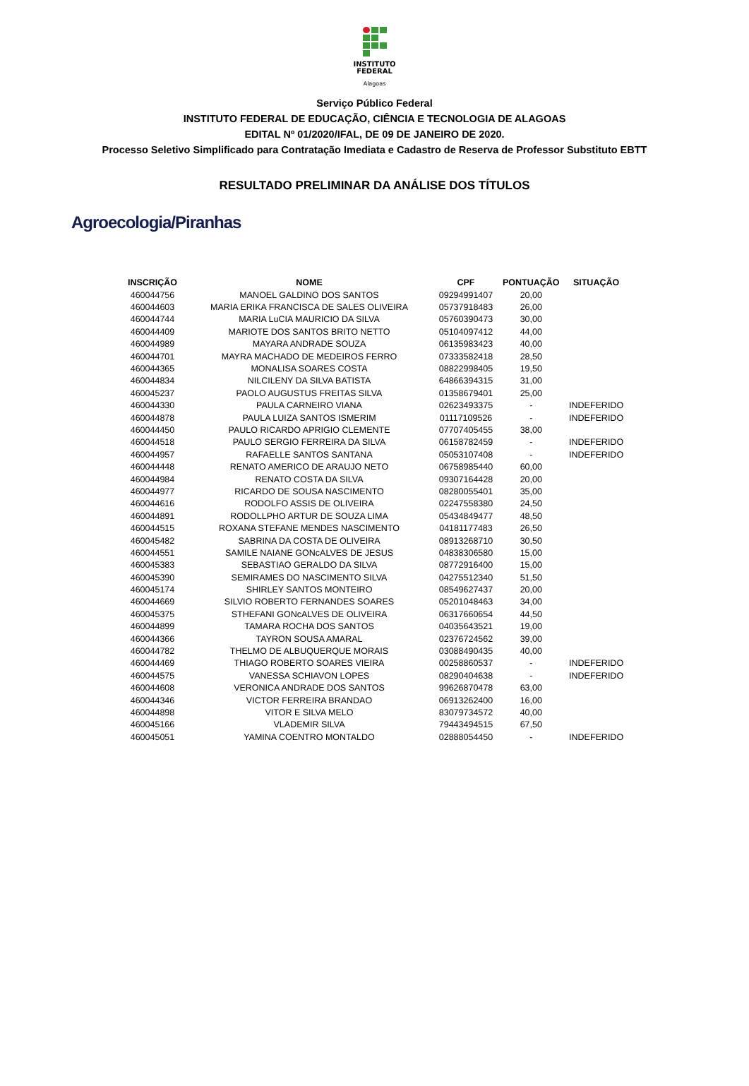INSTITUTO
FEDERAL
Alagoas
Serviço Público Federal
INSTITUTO FEDERAL DE EDUCAÇÃO, CIÊNCIA E TECNOLOGIA DE ALAGOAS
EDITAL Nº 01/2020/IFAL, DE 09 DE JANEIRO DE 2020.
Processo Seletivo Simplificado para Contratação Imediata e Cadastro de Reserva de Professor Substituto EBTT
RESULTADO PRELIMINAR DA ANÁLISE DOS TÍTULOS
Agroecologia/Piranhas
| INSCRIÇÃO | NOME | CPF | PONTUAÇÃO | SITUAÇÃO |
| --- | --- | --- | --- | --- |
| 460044756 | MANOEL GALDINO DOS SANTOS | 09294991407 | 20,00 | |
| 460044603 | MARIA ERIKA FRANCISCA DE SALES OLIVEIRA | 05737918483 | 26,00 | |
| 460044744 | MARIA LuCIA MAURICIO DA SILVA | 05760390473 | 30,00 | |
| 460044409 | MARIOTE DOS SANTOS BRITO NETTO | 05104097412 | 44,00 | |
| 460044989 | MAYARA ANDRADE SOUZA | 06135983423 | 40,00 | |
| 460044701 | MAYRA MACHADO DE MEDEIROS FERRO | 07333582418 | 28,50 | |
| 460044365 | MONALISA SOARES COSTA | 08822998405 | 19,50 | |
| 460044834 | NILCILENY DA SILVA BATISTA | 64866394315 | 31,00 | |
| 460045237 | PAOLO AUGUSTUS FREITAS SILVA | 01358679401 | 25,00 | |
| 460044330 | PAULA CARNEIRO VIANA | 02623493375 | - | INDEFERIDO |
| 460044878 | PAULA LUIZA SANTOS ISMERIM | 01117109526 | - | INDEFERIDO |
| 460044450 | PAULO RICARDO APRIGIO CLEMENTE | 07707405455 | 38,00 | |
| 460044518 | PAULO SERGIO FERREIRA DA SILVA | 06158782459 | - | INDEFERIDO |
| 460044957 | RAFAELLE SANTOS SANTANA | 05053107408 | - | INDEFERIDO |
| 460044448 | RENATO AMERICO DE ARAUJO NETO | 06758985440 | 60,00 | |
| 460044984 | RENATO COSTA DA SILVA | 09307164428 | 20,00 | |
| 460044977 | RICARDO DE SOUSA NASCIMENTO | 08280055401 | 35,00 | |
| 460044616 | RODOLFO ASSIS DE OLIVEIRA | 02247558380 | 24,50 | |
| 460044891 | RODOLLPHO ARTUR DE SOUZA LIMA | 05434849477 | 48,50 | |
| 460044515 | ROXANA STEFANE MENDES NASCIMENTO | 04181177483 | 26,50 | |
| 460045482 | SABRINA DA COSTA DE OLIVEIRA | 08913268710 | 30,50 | |
| 460044551 | SAMILE NAIANE GONcALVES DE JESUS | 04838306580 | 15,00 | |
| 460045383 | SEBASTIAO GERALDO DA SILVA | 08772916400 | 15,00 | |
| 460045390 | SEMIRAMES DO NASCIMENTO SILVA | 04275512340 | 51,50 | |
| 460045174 | SHIRLEY SANTOS MONTEIRO | 08549627437 | 20,00 | |
| 460044669 | SILVIO ROBERTO FERNANDES SOARES | 05201048463 | 34,00 | |
| 460045375 | STHEFANI GONcALVES DE OLIVEIRA | 06317660654 | 44,50 | |
| 460044899 | TAMARA ROCHA DOS SANTOS | 04035643521 | 19,00 | |
| 460044366 | TAYRON SOUSA AMARAL | 02376724562 | 39,00 | |
| 460044782 | THELMO DE ALBUQUERQUE MORAIS | 03088490435 | 40,00 | |
| 460044469 | THIAGO ROBERTO SOARES VIEIRA | 00258860537 | - | INDEFERIDO |
| 460044575 | VANESSA SCHIAVON LOPES | 08290404638 | - | INDEFERIDO |
| 460044608 | VERONICA ANDRADE DOS SANTOS | 99626870478 | 63,00 | |
| 460044346 | VICTOR FERREIRA BRANDAO | 06913262400 | 16,00 | |
| 460044898 | VITOR E SILVA MELO | 83079734572 | 40,00 | |
| 460045166 | VLADEMIR SILVA | 79443494515 | 67,50 | |
| 460045051 | YAMINA COENTRO MONTALDO | 02888054450 | - | INDEFERIDO |